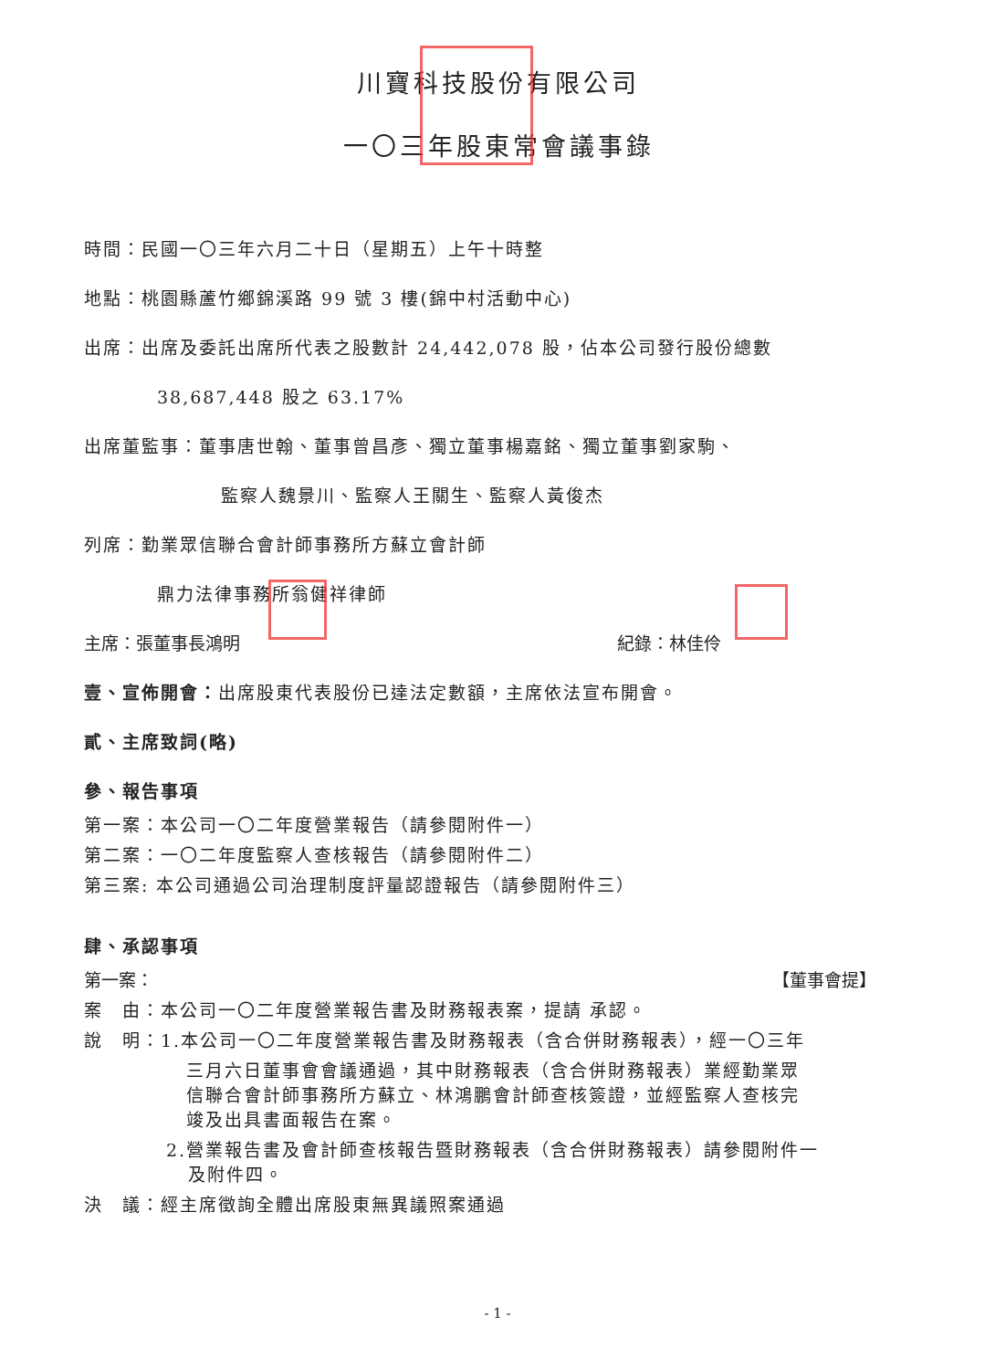川寶科技股份有限公司
一〇三年股東常會議事錄
時間：民國一〇三年六月二十日（星期五）上午十時整
地點：桃園縣蘆竹鄉錦溪路 99 號 3 樓(錦中村活動中心)
出席：出席及委託出席所代表之股數計 24,442,078 股，佔本公司發行股份總數
38,687,448 股之 63.17%
出席董監事：董事唐世翰、董事曾昌彥、獨立董事楊嘉銘、獨立董事劉家駒、
監察人魏景川、監察人王關生、監察人黃俊杰
列席：勤業眾信聯合會計師事務所方蘇立會計師
鼎力法律事務所翁健祥律師
主席：張董事長鴻明 紀錄：林佳伶
壹、宣佈開會：出席股東代表股份已達法定數額，主席依法宣布開會。
貳、主席致詞(略)
參、報告事項
第一案：本公司一〇二年度營業報告（請參閱附件一）
第二案：一〇二年度監察人查核報告（請參閱附件二）
第三案: 本公司通過公司治理制度評量認證報告（請參閱附件三）
肆、承認事項
第一案： 【董事會提】
案　由：本公司一〇二年度營業報告書及財務報表案，提請 承認。
說　明：1.本公司一〇二年度營業報告書及財務報表（含合併財務報表），經一〇三年
三月六日董事會會議通過，其中財務報表（含合併財務報表）業經勤業眾
信聯合會計師事務所方蘇立、林鴻鵬會計師查核簽證，並經監察人查核完
竣及出具書面報告在案。
2.營業報告書及會計師查核報告暨財務報表（含合併財務報表）請參閱附件一
及附件四。
決　議：經主席徵詢全體出席股東無異議照案通過
- 1 -